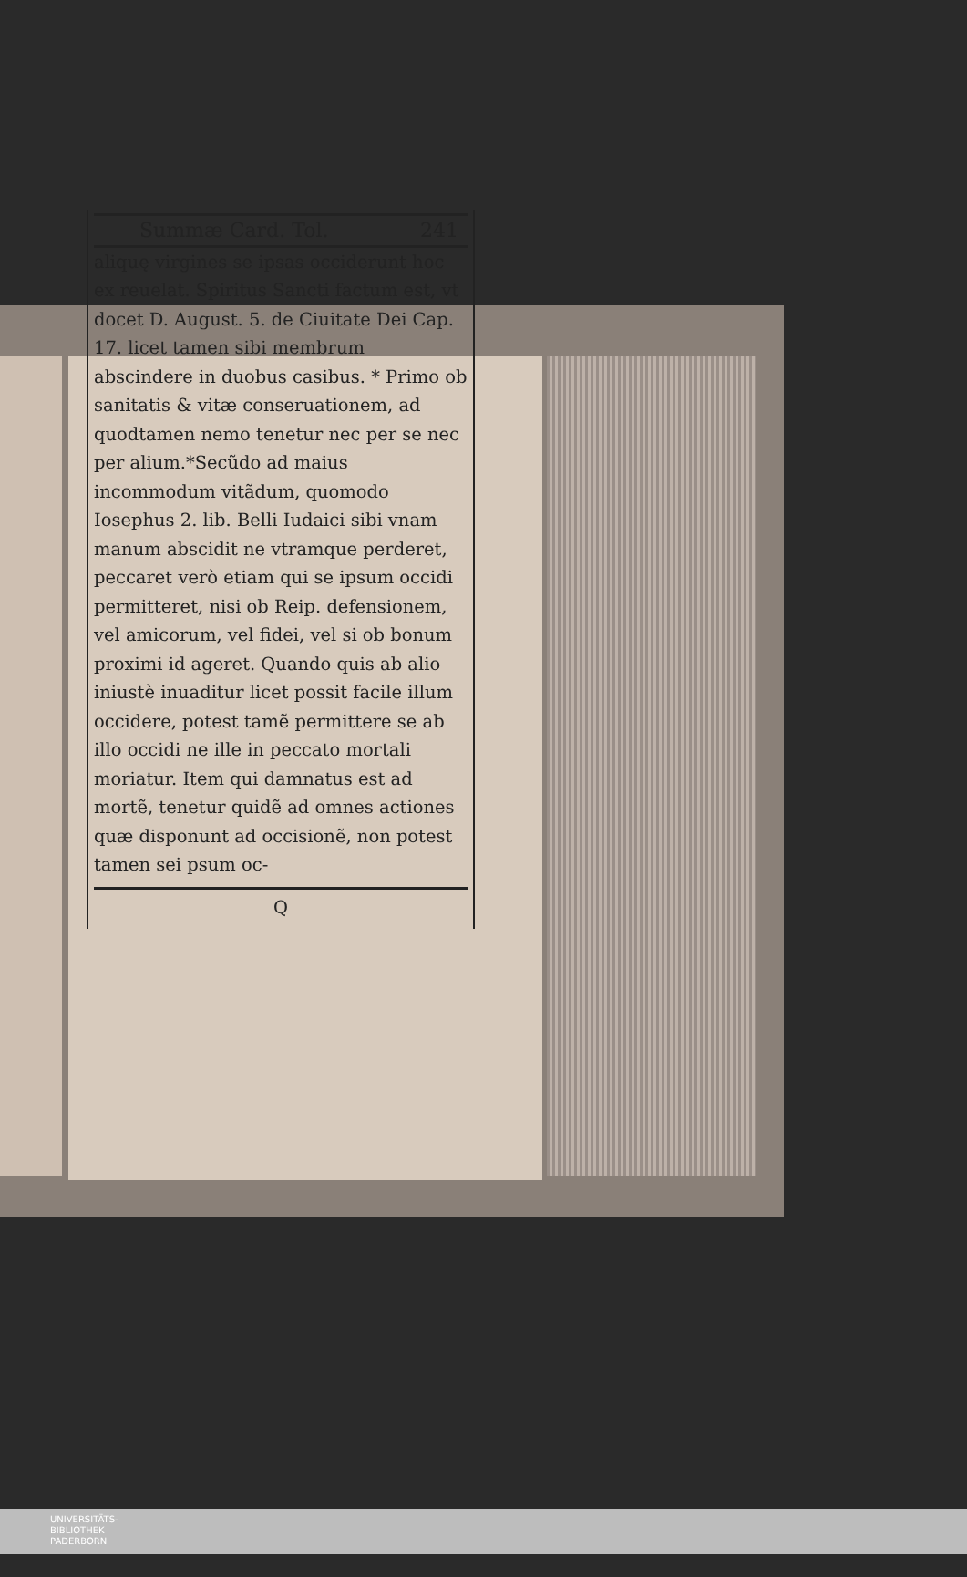Summæ Card. Tol. 241
aliquę virgines se ipsas occiderunt hoc ex reuelat. Spiritus Sancti factum est, vt docet D. August. 5. de Ciuitate Dei Cap. 17. licet tamen sibi membrum abscindere in duobus casibus. * Primo ob sanitatis & vitæ conseruationem, ad quodtamen nemo tenetur nec per se nec per alium.*Secũdo ad maius incommodum vitãdum, quomodo Iosephus 2. lib. Belli Iudaici sibi vnam manum abscidit ne vtramque perderet, peccaret verò etiam qui se ipsum occidi permitteret, nisi ob Reip. defensionem, vel amicorum, vel fidei, vel si ob bonum proximi id ageret. Quando quis ab alio iniustè inuaditur licet possit facile illum occidere, potest tamẽ permittere se ab illo occidi ne ille in peccato mortali moriatur. Item qui damnatus est ad mortẽ, tenetur quidẽ ad omnes actiones quæ disponunt ad occisionẽ, non potest tamen sei psum oc-
Q
UNIVERSITÄTS-
BIBLIOTHEK
PADERBORN